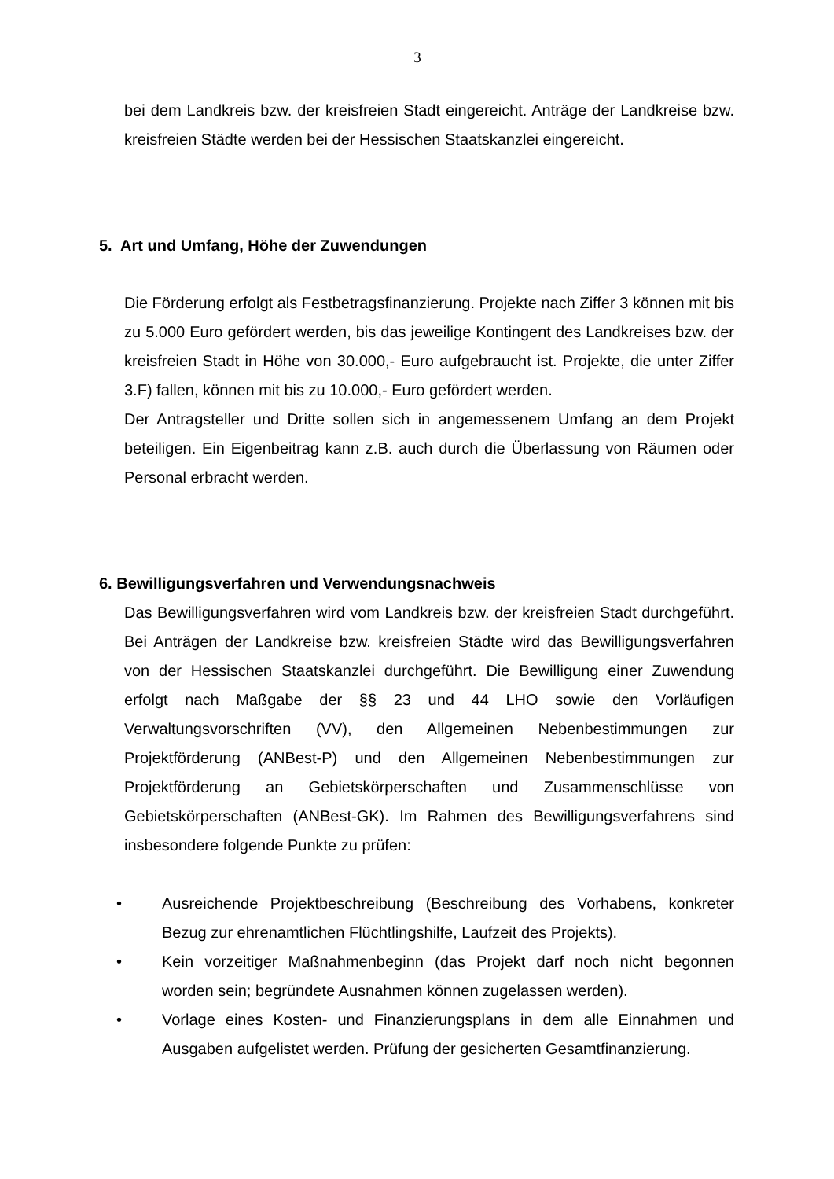3
bei dem Landkreis bzw. der kreisfreien Stadt eingereicht. Anträge der Landkreise bzw. kreisfreien Städte werden bei der Hessischen Staatskanzlei eingereicht.
5. Art und Umfang, Höhe der Zuwendungen
Die Förderung erfolgt als Festbetragsfinanzierung. Projekte nach Ziffer 3 können mit bis zu 5.000 Euro gefördert werden, bis das jeweilige Kontingent des Landkreises bzw. der kreisfreien Stadt in Höhe von 30.000,- Euro aufgebraucht ist. Projekte, die unter Ziffer 3.F) fallen, können mit bis zu 10.000,- Euro gefördert werden.
Der Antragsteller und Dritte sollen sich in angemessenem Umfang an dem Projekt beteiligen. Ein Eigenbeitrag kann z.B. auch durch die Überlassung von Räumen oder Personal erbracht werden.
6. Bewilligungsverfahren und Verwendungsnachweis
Das Bewilligungsverfahren wird vom Landkreis bzw. der kreisfreien Stadt durchgeführt. Bei Anträgen der Landkreise bzw. kreisfreien Städte wird das Bewilligungsverfahren von der Hessischen Staatskanzlei durchgeführt. Die Bewilligung einer Zuwendung erfolgt nach Maßgabe der §§ 23 und 44 LHO sowie den Vorläufigen Verwaltungsvorschriften (VV), den Allgemeinen Nebenbestimmungen zur Projektförderung (ANBest-P) und den Allgemeinen Nebenbestimmungen zur Projektförderung an Gebietskörperschaften und Zusammenschlüsse von Gebietskörperschaften (ANBest-GK). Im Rahmen des Bewilligungsverfahrens sind insbesondere folgende Punkte zu prüfen:
• Ausreichende Projektbeschreibung (Beschreibung des Vorhabens, konkreter Bezug zur ehrenamtlichen Flüchtlingshilfe, Laufzeit des Projekts).
• Kein vorzeitiger Maßnahmenbeginn (das Projekt darf noch nicht begonnen worden sein; begründete Ausnahmen können zugelassen werden).
• Vorlage eines Kosten- und Finanzierungsplans in dem alle Einnahmen und Ausgaben aufgelistet werden. Prüfung der gesicherten Gesamtfinanzierung.